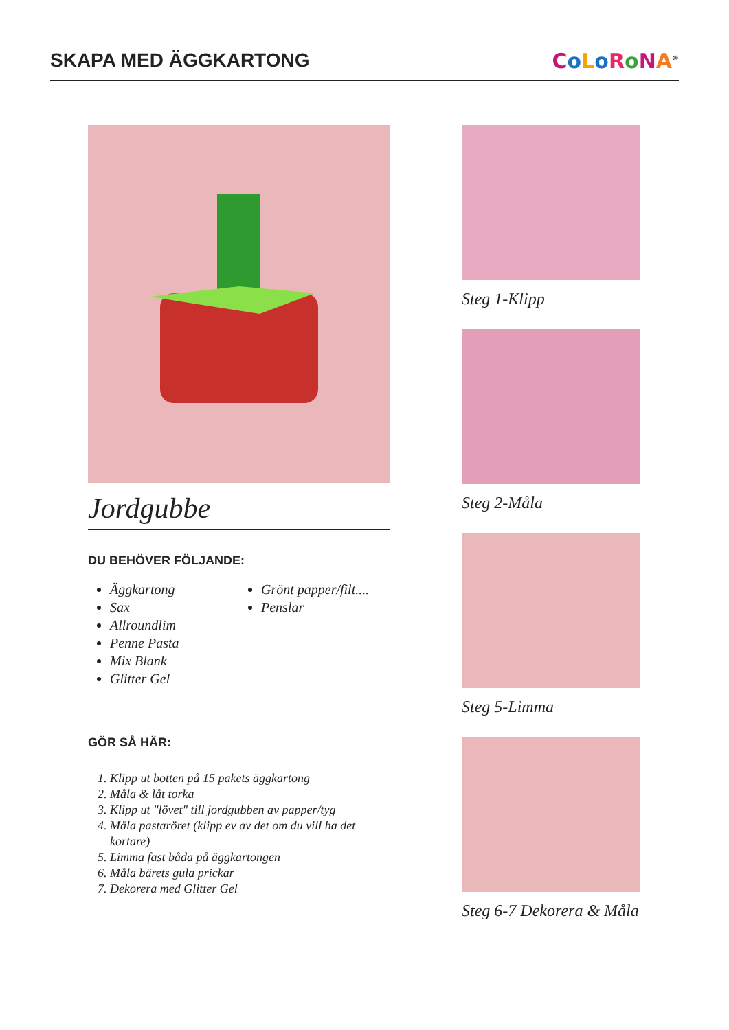SKAPA MED ÄGGKARTONG
CoLoRoNA<sup>®</sup>
Jordgubbe
DU BEHÖVER FÖLJANDE:
Äggkartong
Sax
Allroundlim
Penne Pasta
Mix Blank
Glitter Gel
Grönt papper/filt....
Penslar
GÖR SÅ HÄR:
1. Klipp ut botten på 15 pakets äggkartong
2. Måla & låt torka
3. Klipp ut "lövet" till jordgubben av papper/tyg
4. Måla pastaröret (klipp ev av det om du vill ha det kortare)
5. Limma fast båda på äggkartongen
6. Måla bärets gula prickar
7. Dekorera med Glitter Gel
Steg 1-Klipp
Steg 2-Måla
Steg 5-Limma
Steg 6-7 Dekorera & Måla